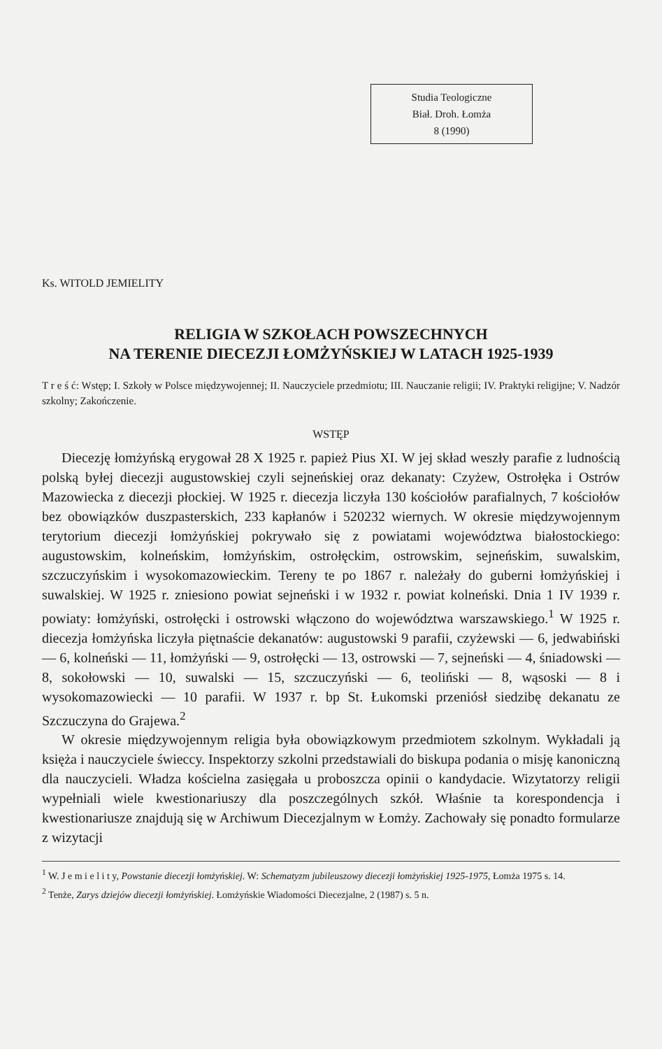Studia Teologiczne
Biał. Droh. Łomża
8 (1990)
Ks. WITOLD JEMIELITY
RELIGIA W SZKOŁACH POWSZECHNYCH
NA TERENIE DIECEZJI ŁOMŻYŃSKIEJ W LATACH 1925-1939
T r e ś ć: Wstęp; I. Szkoły w Polsce międzywojennej; II. Nauczyciele przedmiotu; III. Nauczanie religii; IV. Praktyki religijne; V. Nadzór szkolny; Zakończenie.
WSTĘP
Diecezję łomżyńską erygował 28 X 1925 r. papież Pius XI. W jej skład weszły parafie z ludnością polską byłej diecezji augustowskiej czyli sejneńskiej oraz dekanaty: Czyżew, Ostrołęka i Ostrów Mazowiecka z diecezji płockiej. W 1925 r. diecezja liczyła 130 kościołów parafialnych, 7 kościołów bez obowiązków duszpasterskich, 233 kapłanów i 520232 wiernych. W okresie międzywojennym terytorium diecezji łomżyńskiej pokrywało się z powiatami województwa białostockiego: augustowskim, kolneńskim, łomżyńskim, ostrołęckim, ostrowskim, sejneńskim, suwalskim, szczuczyńskim i wysokomazowieckim. Tereny te po 1867 r. należały do guberni łomżyńskiej i suwalskiej. W 1925 r. zniesiono powiat sejneński i w 1932 r. powiat kolneński. Dnia 1 IV 1939 r. powiaty: łomżyński, ostrołęcki i ostrowski włączono do województwa warszawskiego.<sup>1</sup> W 1925 r. diecezja łomżyńska liczyła piętnaście dekanatów: augustowski 9 parafii, czyżewski — 6, jedwabiński — 6, kolneński — 11, łomżyński — 9, ostrołęcki — 13, ostrowski — 7, sejneński — 4, śniadowski — 8, sokołowski — 10, suwalski — 15, szczuczyński — 6, teoliński — 8, wąsoski — 8 i wysokomazowiecki — 10 parafii. W 1937 r. bp St. Łukomski przeniósł siedzibę dekanatu ze Szczuczyna do Grajewa.<sup>2</sup>
W okresie międzywojennym religia była obowiązkowym przedmiotem szkolnym. Wykładali ją księża i nauczyciele świeccy. Inspektorzy szkolni przedstawiali do biskupa podania o misję kanoniczną dla nauczycieli. Władza kościelna zasięgała u proboszcza opinii o kandydacie. Wizytatorzy religii wypełniali wiele kwestionariuszy dla poszczególnych szkół. Właśnie ta korespondencja i kwestionariusze znajdują się w Archiwum Diecezjalnym w Łomży. Zachowały się ponadto formularze z wizytacji
<sup>1</sup> W. J e m i e l i t y, Powstanie diecezji łomżyńskiej. W: Schematyzm jubileuszowy diecezji łomżyńskiej 1925-1975, Łomża 1975 s. 14.
<sup>2</sup> Tenże, Zarys dziejów diecezji łomżyńskiej. Łomżyńskie Wiadomości Diecezjalne, 2 (1987) s. 5 n.